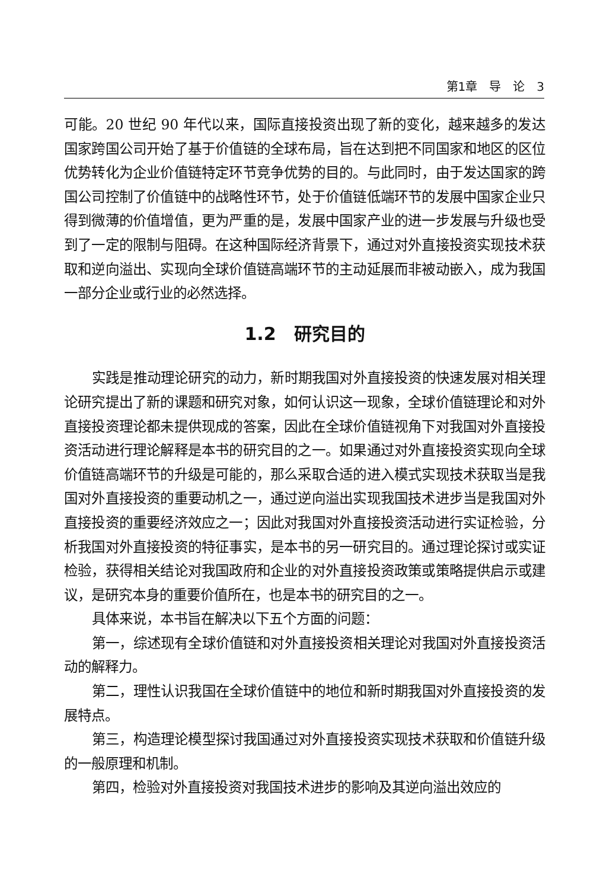第1章　导　论　3
可能。20 世纪 90 年代以来，国际直接投资出现了新的变化，越来越多的发达国家跨国公司开始了基于价值链的全球布局，旨在达到把不同国家和地区的区位优势转化为企业价值链特定环节竞争优势的目的。与此同时，由于发达国家的跨国公司控制了价值链中的战略性环节，处于价值链低端环节的发展中国家企业只得到微薄的价值增值，更为严重的是，发展中国家产业的进一步发展与升级也受到了一定的限制与阻碍。在这种国际经济背景下，通过对外直接投资实现技术获取和逆向溢出、实现向全球价值链高端环节的主动延展而非被动嵌入，成为我国一部分企业或行业的必然选择。
1.2　研究目的
实践是推动理论研究的动力，新时期我国对外直接投资的快速发展对相关理论研究提出了新的课题和研究对象，如何认识这一现象，全球价值链理论和对外直接投资理论都未提供现成的答案，因此在全球价值链视角下对我国对外直接投资活动进行理论解释是本书的研究目的之一。如果通过对外直接投资实现向全球价值链高端环节的升级是可能的，那么采取合适的进入模式实现技术获取当是我国对外直接投资的重要动机之一，通过逆向溢出实现我国技术进步当是我国对外直接投资的重要经济效应之一；因此对我国对外直接投资活动进行实证检验，分析我国对外直接投资的特征事实，是本书的另一研究目的。通过理论探讨或实证检验，获得相关结论对我国政府和企业的对外直接投资政策或策略提供启示或建议，是研究本身的重要价值所在，也是本书的研究目的之一。
具体来说，本书旨在解决以下五个方面的问题：
第一，综述现有全球价值链和对外直接投资相关理论对我国对外直接投资活动的解释力。
第二，理性认识我国在全球价值链中的地位和新时期我国对外直接投资的发展特点。
第三，构造理论模型探讨我国通过对外直接投资实现技术获取和价值链升级的一般原理和机制。
第四，检验对外直接投资对我国技术进步的影响及其逆向溢出效应的